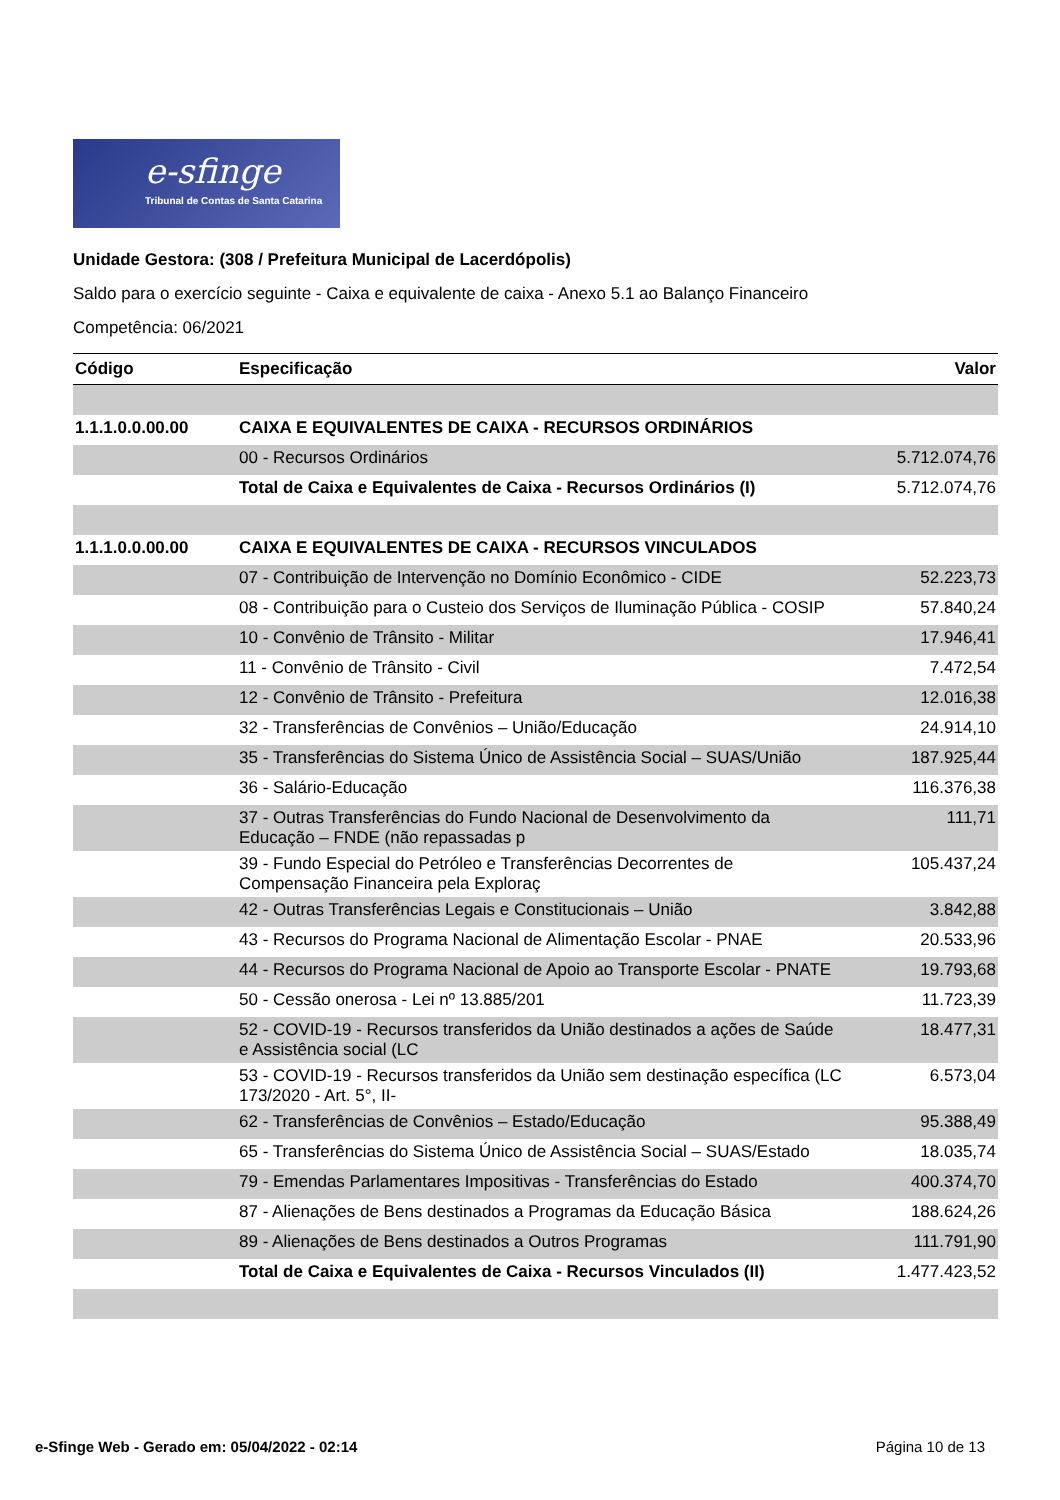e-sfinge
Tribunal de Contas de Santa Catarina
Unidade Gestora: (308 / Prefeitura Municipal de Lacerdópolis)
Saldo para o exercício seguinte - Caixa e equivalente de caixa - Anexo 5.1 ao Balanço Financeiro
Competência: 06/2021
| Código | Especificação | Valor |
| --- | --- | --- |
| 1.1.1.0.0.00.00 | CAIXA E EQUIVALENTES DE CAIXA - RECURSOS ORDINÁRIOS | |
| | 00 - Recursos Ordinários | 5.712.074,76 |
| | Total de Caixa e Equivalentes de Caixa - Recursos Ordinários (I) | 5.712.074,76 |
| 1.1.1.0.0.00.00 | CAIXA E EQUIVALENTES DE CAIXA - RECURSOS VINCULADOS | |
| | 07 - Contribuição de Intervenção no Domínio Econômico - CIDE | 52.223,73 |
| | 08 - Contribuição para o Custeio dos Serviços de Iluminação Pública - COSIP | 57.840,24 |
| | 10 - Convênio de Trânsito - Militar | 17.946,41 |
| | 11 - Convênio de Trânsito - Civil | 7.472,54 |
| | 12 - Convênio de Trânsito - Prefeitura | 12.016,38 |
| | 32 - Transferências de Convênios – União/Educação | 24.914,10 |
| | 35 - Transferências do Sistema Único de Assistência Social – SUAS/União | 187.925,44 |
| | 36 - Salário-Educação | 116.376,38 |
| | 37 - Outras Transferências do Fundo Nacional de Desenvolvimento da Educação – FNDE (não repassadas p | 111,71 |
| | 39 - Fundo Especial do Petróleo e Transferências Decorrentes de Compensação Financeira pela Exploraç | 105.437,24 |
| | 42 - Outras Transferências Legais e Constitucionais – União | 3.842,88 |
| | 43 - Recursos do Programa Nacional de Alimentação Escolar - PNAE | 20.533,96 |
| | 44 - Recursos do Programa Nacional de Apoio ao Transporte Escolar - PNATE | 19.793,68 |
| | 50 - Cessão onerosa - Lei nº 13.885/201 | 11.723,39 |
| | 52 - COVID-19 - Recursos transferidos da União destinados a ações de Saúde e Assistência social (LC | 18.477,31 |
| | 53 - COVID-19 - Recursos transferidos da União sem destinação específica (LC 173/2020 - Art. 5°, II- | 6.573,04 |
| | 62 - Transferências de Convênios – Estado/Educação | 95.388,49 |
| | 65 - Transferências do Sistema Único de Assistência Social – SUAS/Estado | 18.035,74 |
| | 79 - Emendas Parlamentares Impositivas - Transferências do Estado | 400.374,70 |
| | 87 - Alienações de Bens destinados a Programas da Educação Básica | 188.624,26 |
| | 89 - Alienações de Bens destinados a Outros Programas | 111.791,90 |
| | Total de Caixa e Equivalentes de Caixa - Recursos Vinculados (II) | 1.477.423,52 |
e-Sfinge Web - Gerado em: 05/04/2022 - 02:14 Página 10 de 13